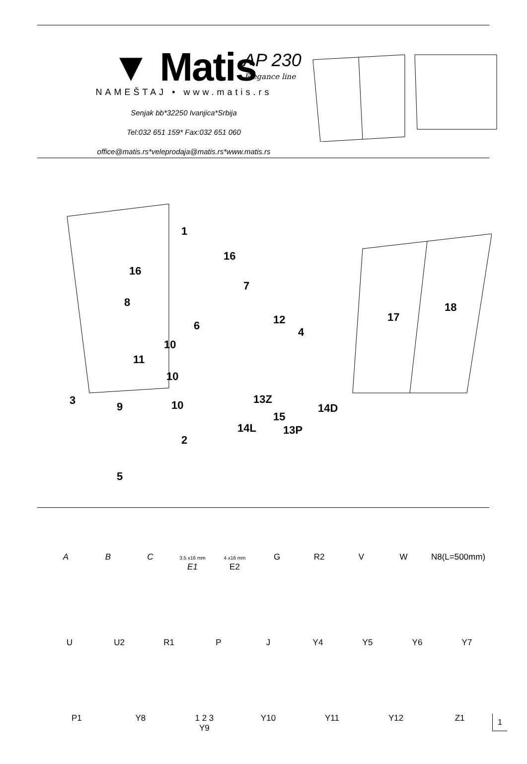▼ Matis
NAMEŠTAJ • www.matis.rs
Senjak bb*32250 Ivanjica*Srbija
Tel:032 651 159* Fax:032 651 060
office@matis.rs*veleprodaja@matis.rs*www.matis.rs
AP 230
Elegance line
1
16
16
7
8
12 6 4
10
11
10
3 9 10 13Z
14D
15
14L 13P
2
5
17
18
A B C
3.5 x16 mm
E1
4 x16 mm
E2
G R2 V W N8(L=500mm)
U U2 R1 P J Y4 Y5 Y6 Y7
P1 Y8 1 2 3
Y9
Y10 Y11 Y12 Z1
1